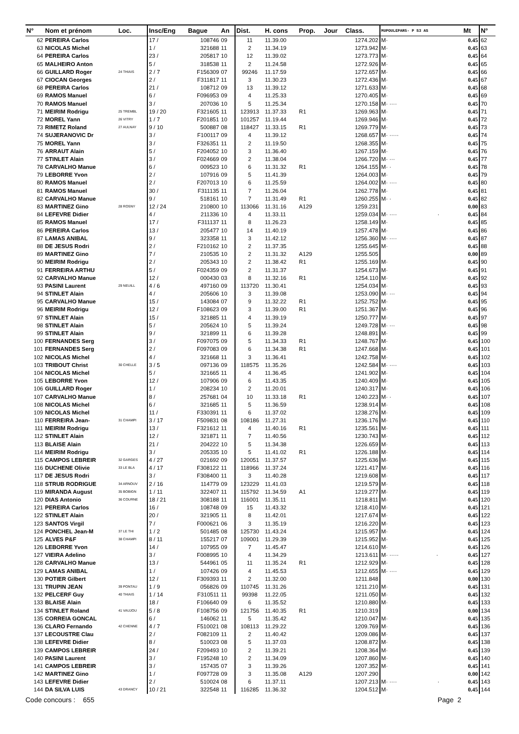| N° | Nom et prénom | Loc. | Insc/Eng | Bague | An | Dist. | H. cons | Prop. | Jour | Class. | MUPOULEPAR5- P S3 AS | Mt | N° |
| --- | --- | --- | --- | --- | --- | --- | --- | --- | --- | --- | --- | --- | --- |
| 62 | PEREIRA Carlos | | 17 / | 108746 | 09 | 11 | 11.39.00 | | | 1274.202 | M· | 0.45 | 62 |
| 63 | NICOLAS Michel | | 1 / | 321688 | 11 | 2 | 11.34.19 | | | 1273.942 | M· | 0.45 | 63 |
| 64 | PEREIRA Carlos | | 23 / | 205817 | 10 | 12 | 11.39.02 | | | 1273.773 | M· | 0.45 | 64 |
| 65 | MALHEIRO Anton | | 5 / | 318538 | 11 | 2 | 11.24.58 | | | 1272.926 | M· | 0.45 | 65 |
| 66 | GUILLARD Roger | 24 THIAIS | 2 / 7 | F156309 | 07 | 99246 | 11.17.59 | | | 1272.657 | M· | 0.45 | 66 |
| 67 | CIOCAN Georges | | 2 / | F311817 | 11 | 3 | 11.30.23 | | | 1272.436 | M· | 0.45 | 67 |
| 68 | PEREIRA Carlos | | 21 / | 108712 | 09 | 13 | 11.39.12 | | | 1271.633 | M· | 0.45 | 68 |
| 69 | RAMOS Manuel | | 6 / | F096953 | 09 | 4 | 11.25.33 | | | 1270.405 | M· | 0.45 | 69 |
| 70 | RAMOS Manuel | | 3 / | 207036 | 10 | 5 | 11.25.34 | | | 1270.158 | M· ···· | 0.45 | 70 |
| 71 | MEIRIM Rodrigu | 25 TREMBL | 19 / 20 | F321605 | 11 | 123913 | 11.37.33 | R1 | | 1269.963 | M· | 0.45 | 71 |
| 72 | MOREL Yann | 26 VITRY | 1 / 7 | F201851 | 10 | 101257 | 11.19.44 | | | 1269.946 | M· | 0.45 | 72 |
| 73 | RIMETZ Roland | 27 AULNAY | 9 / 10 | 500887 | 08 | 118427 | 11.33.15 | R1 | | 1269.779 | M· | 0.45 | 73 |
| 74 | SUJERANOVIC Dr | | 3 / | F100117 | 09 | 4 | 11.39.12 | | | 1268.657 | M· ····· | 0.45 | 74 |
| 75 | MOREL Yann | | 3 / | F326351 | 11 | 2 | 11.19.50 | | | 1268.355 | M· | 0.45 | 75 |
| 76 | ARRAUT Alain | | 5 / | F204052 | 10 | 3 | 11.36.40 | | | 1267.159 | M· | 0.45 | 76 |
| 77 | STINLET Alain | | 3 / | F024669 | 09 | 2 | 11.38.04 | | | 1266.720 | M· ··· | 0.45 | 77 |
| 78 | CARVALHO Manue | | 6 / | 009523 | 10 | 6 | 11.31.32 | R1 | | 1264.155 | M· · | 0.45 | 78 |
| 79 | LEBORRE Yvon | | 2 / | 107916 | 09 | 5 | 11.41.39 | | | 1264.003 | M· | 0.45 | 79 |
| 80 | RAMOS Manuel | | 2 / | F207013 | 10 | 6 | 11.25.59 | | | 1264.002 | M· ···· | 0.45 | 80 |
| 81 | RAMOS Manuel | | 30 / | F311135 | 11 | 7 | 11.26.04 | | | 1262.778 | M· | 0.45 | 81 |
| 82 | CARVALHO Manue | | 9 / | 518161 | 10 | 7 | 11.31.49 | R1 | | 1260.255 | M· · | 0.45 | 82 |
| 83 | MARTINEZ Gino | 28 ROSNY | 12 / 24 | 210800 | 10 | 113066 | 11.31.16 | A129 | | 1259.231 | | 0.00 | 83 |
| 84 | LEFEVRE Didier | | 4 / | 211336 | 10 | 4 | 11.33.11 | | | 1259.034 | M· ···· · | 0.45 | 84 |
| 85 | RAMOS Manuel | | 17 / | F311137 | 11 | 8 | 11.26.23 | | | 1258.149 | M· | 0.45 | 85 |
| 86 | PEREIRA Carlos | | 13 / | 205477 | 10 | 14 | 11.40.19 | | | 1257.478 | M· | 0.45 | 86 |
| 87 | LAMAS ANIBAL | | 9 / | 323358 | 11 | 3 | 11.42.12 | | | 1256.360 | M· ···· | 0.45 | 87 |
| 88 | DE JESUS Rodri | | 2 / | F210162 | 10 | 2 | 11.37.35 | | | 1255.645 | M· | 0.45 | 88 |
| 89 | MARTINEZ Gino | | 7 / | 210535 | 10 | 2 | 11.31.32 | A129 | | 1255.505 | | 0.00 | 89 |
| 90 | MEIRIM Rodrigu | | 2 / | 205343 | 10 | 2 | 11.38.42 | R1 | | 1255.169 | M· | 0.45 | 90 |
| 91 | FERREIRA ARTHU | | 5 / | F024359 | 09 | 2 | 11.31.37 | | | 1254.673 | M· | 0.45 | 91 |
| 92 | CARVALHO Manue | | 12 / | 000430 | 03 | 8 | 11.32.16 | R1 | | 1254.110 | M· | 0.45 | 92 |
| 93 | PASINI Laurent | 29 NEUILL | 4 / 6 | 497160 | 09 | 113720 | 11.30.41 | | | 1254.034 | M· | 0.45 | 93 |
| 94 | STINLET Alain | | 4 / | 205606 | 10 | 3 | 11.39.08 | | | 1253.090 | M· ··· | 0.45 | 94 |
| 95 | CARVALHO Manue | | 15 / | 143084 | 07 | 9 | 11.32.22 | R1 | | 1252.752 | M· | 0.45 | 95 |
| 96 | MEIRIM Rodrigu | | 12 / | F108623 | 09 | 3 | 11.39.00 | R1 | | 1251.367 | M· | 0.45 | 96 |
| 97 | STINLET Alain | | 15 / | 321885 | 11 | 4 | 11.39.19 | | | 1250.777 | M· | 0.45 | 97 |
| 98 | STINLET Alain | | 5 / | 205624 | 10 | 5 | 11.39.24 | | | 1249.728 | M· ··· | 0.45 | 98 |
| 99 | STINLET Alain | | 9 / | 321899 | 11 | 6 | 11.39.28 | | | 1248.891 | M· | 0.45 | 99 |
| 100 | FERNANDES Serg | | 3 / | F097075 | 09 | 5 | 11.34.33 | R1 | | 1248.767 | M· | 0.45 | 100 |
| 101 | FERNANDES Serg | | 2 / | F097083 | 09 | 6 | 11.34.38 | R1 | | 1247.668 | M· | 0.45 | 101 |
| 102 | NICOLAS Michel | | 4 / | 321668 | 11 | 3 | 11.36.41 | | | 1242.758 | M· | 0.45 | 102 |
| 103 | TRIBOUT Christ | 30 CHELLE | 3 / 5 | 097136 | 09 | 118575 | 11.35.26 | | | 1242.584 | M· ···· | 0.45 | 103 |
| 104 | NICOLAS Michel | | 5 / | 321665 | 11 | 4 | 11.36.45 | | | 1241.902 | M· | 0.45 | 104 |
| 105 | LEBORRE Yvon | | 12 / | 107906 | 09 | 6 | 11.43.35 | | | 1240.409 | M· | 0.45 | 105 |
| 106 | GUILLARD Roger | | 1 / | 208234 | 10 | 2 | 11.20.01 | | | 1240.317 | M· | 0.45 | 106 |
| 107 | CARVALHO Manue | | 8 / | 257681 | 04 | 10 | 11.33.18 | R1 | | 1240.223 | M· · | 0.45 | 107 |
| 108 | NICOLAS Michel | | 6 / | 321685 | 11 | 5 | 11.36.59 | | | 1238.914 | M· | 0.45 | 108 |
| 109 | NICOLAS Michel | | 11 / | F330391 | 11 | 6 | 11.37.02 | | | 1238.276 | M· | 0.45 | 109 |
| 110 | FERREIRA Jean- | 31 CHAMPI | 3 / 17 | F509831 | 08 | 108186 | 11.27.31 | | | 1236.176 | M· | 0.45 | 110 |
| 111 | MEIRIM Rodrigu | | 13 / | F321612 | 11 | 4 | 11.40.16 | R1 | | 1235.561 | M· | 0.45 | 111 |
| 112 | STINLET Alain | | 12 / | 321871 | 11 | 7 | 11.40.56 | | | 1230.743 | M· | 0.45 | 112 |
| 113 | BLAISE Alain | | 21 / | 204222 | 10 | 5 | 11.34.38 | | | 1226.659 | M· | 0.45 | 113 |
| 114 | MEIRIM Rodrigu | | 3 / | 205335 | 10 | 5 | 11.41.02 | R1 | | 1226.188 | M· | 0.45 | 114 |
| 115 | CAMPOS LEBREIR | 32 GARGES | 4 / 27 | 021692 | 09 | 120051 | 11.37.57 | | | 1225.636 | M· | 0.45 | 115 |
| 116 | DUCHENE Olivie | 33 LE BLA | 4 / 17 | F308122 | 11 | 118966 | 11.37.24 | | | 1221.417 | M· | 0.45 | 116 |
| 117 | DE JESUS Rodri | | 3 / | F308400 | 11 | 3 | 11.40.28 | | | 1219.608 | M· | 0.45 | 117 |
| 118 | STRUB RODRIGUE | 34 ARNOUV | 2 / 16 | 114779 | 09 | 123229 | 11.41.03 | | | 1219.579 | M· | 0.45 | 118 |
| 119 | MIRANDA August | 35 BOBIGN | 1 / 11 | 322407 | 11 | 115792 | 11.34.59 | A1 | | 1219.277 | M· | 0.45 | 119 |
| 120 | DIAS Antonio | 36 COURNE | 18 / 21 | 308188 | 11 | 116001 | 11.35.11 | | | 1218.811 | M· | 0.45 | 120 |
| 121 | PEREIRA Carlos | | 16 / | 108748 | 09 | 15 | 11.43.32 | | | 1218.410 | M· | 0.45 | 121 |
| 122 | STINLET Alain | | 20 / | 321905 | 11 | 8 | 11.42.01 | | | 1217.674 | M· | 0.45 | 122 |
| 123 | SANTOS Virgil | | 7 / | F000621 | 06 | 3 | 11.35.19 | | | 1216.220 | M· | 0.45 | 123 |
| 124 | PONCHEL Jean-M | 37 LE THI | 1 / 2 | 501485 | 08 | 125730 | 11.43.24 | | | 1215.957 | M· | 0.45 | 124 |
| 125 | ALVES P&F | 38 CHAMPI | 8 / 11 | 155217 | 07 | 109001 | 11.29.39 | | | 1215.952 | M· | 0.45 | 125 |
| 126 | LEBORRE Yvon | | 14 / | 107955 | 09 | 7 | 11.45.47 | | | 1214.610 | M· | 0.45 | 126 |
| 127 | VIEIRA Adelino | | 3 / | F008995 | 10 | 4 | 11.34.29 | | | 1213.611 | M· ····· · | 0.45 | 127 |
| 128 | CARVALHO Manue | | 13 / | 544961 | 05 | 11 | 11.35.24 | R1 | | 1212.929 | M· | 0.45 | 128 |
| 129 | LAMAS ANIBAL | | 1 / | 107426 | 09 | 4 | 11.45.53 | | | 1212.655 | M· ···· | 0.45 | 129 |
| 130 | POTIER Gilbert | | 12 / | F309393 | 11 | 2 | 11.32.00 | | | 1211.848 | | 0.00 | 130 |
| 131 | TRUPIN JEAN | 39 PONTAU | 1 / 9 | 056826 | 09 | 110745 | 11.31.26 | | | 1211.210 | M· | 0.45 | 131 |
| 132 | PELCERF Guy | 40 THIAIS | 1 / 14 | F310511 | 11 | 99398 | 11.22.05 | | | 1211.050 | M· | 0.45 | 132 |
| 133 | BLAISE Alain | | 18 / | F106640 | 09 | 6 | 11.35.52 | | | 1210.880 | M· | 0.45 | 133 |
| 134 | STINLET Roland | 41 VAUJOU | 5 / 8 | F108756 | 09 | 121756 | 11.40.35 | R1 | | 1210.319 | | 0.00 | 134 |
| 135 | CORREIA GONCAL | | 6 / | 146062 | 11 | 5 | 11.35.42 | | | 1210.047 | M· | 0.45 | 135 |
| 136 | CLARO Fernando | 42 CHENNE | 4 / 7 | F510021 | 08 | 108113 | 11.29.22 | | | 1209.769 | M· | 0.45 | 136 |
| 137 | LECOUSTRE Clau | | 2 / | F082109 | 11 | 2 | 11.40.42 | | | 1209.086 | M· | 0.45 | 137 |
| 138 | LEFEVRE Didier | | 8 / | 510023 | 08 | 5 | 11.37.03 | | | 1208.872 | M· | 0.45 | 138 |
| 139 | CAMPOS LEBREIR | | 24 / | F209493 | 10 | 2 | 11.39.21 | | | 1208.364 | M· | 0.45 | 139 |
| 140 | PASINI Laurent | | 3 / | F195248 | 10 | 2 | 11.34.09 | | | 1207.860 | M· | 0.45 | 140 |
| 141 | CAMPOS LEBREIR | | 3 / | 157435 | 07 | 3 | 11.39.26 | | | 1207.352 | M· | 0.45 | 141 |
| 142 | MARTINEZ Gino | | 1 / | F097728 | 09 | 3 | 11.35.08 | A129 | | 1207.290 | | 0.00 | 142 |
| 143 | LEFEVRE Didier | | 2 / | 510024 | 08 | 6 | 11.37.11 | | | 1207.213 | M· ···· · | 0.45 | 143 |
| 144 | DA SILVA LUIS | 43 DRANCY | 10 / 21 | 322548 | 11 | 116285 | 11.36.32 | | | 1204.512 | M· | 0.45 | 144 |
Code concours : 655 Page 2